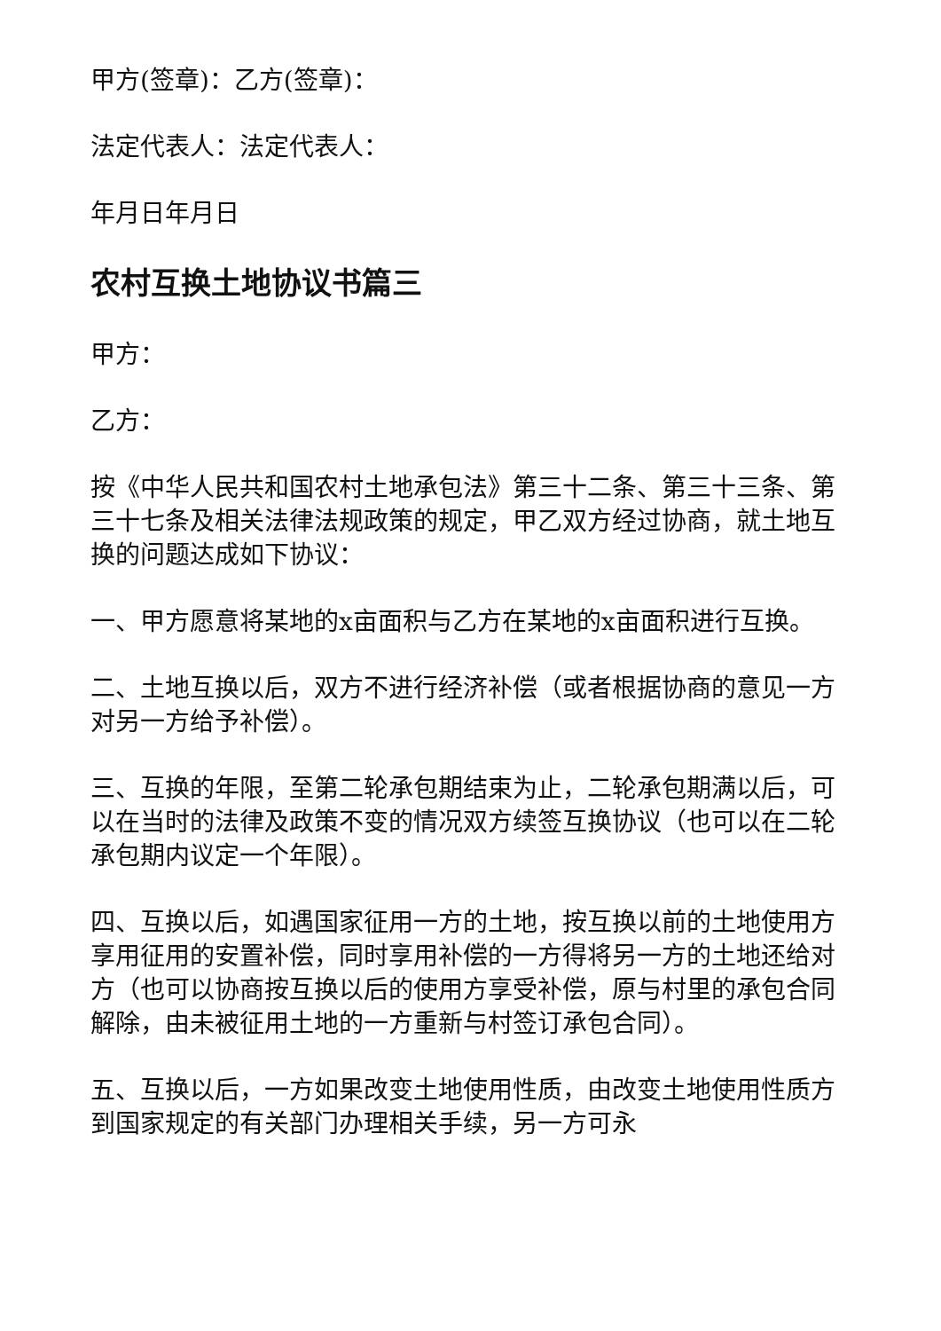甲方(签章)：乙方(签章)：
法定代表人：法定代表人：
年月日年月日
农村互换土地协议书篇三
甲方：
乙方：
按《中华人民共和国农村土地承包法》第三十二条、第三十三条、第三十七条及相关法律法规政策的规定，甲乙双方经过协商，就土地互换的问题达成如下协议：
一、甲方愿意将某地的x亩面积与乙方在某地的x亩面积进行互换。
二、土地互换以后，双方不进行经济补偿（或者根据协商的意见一方对另一方给予补偿）。
三、互换的年限，至第二轮承包期结束为止，二轮承包期满以后，可以在当时的法律及政策不变的情况双方续签互换协议（也可以在二轮承包期内议定一个年限）。
四、互换以后，如遇国家征用一方的土地，按互换以前的土地使用方享用征用的安置补偿，同时享用补偿的一方得将另一方的土地还给对方（也可以协商按互换以后的使用方享受补偿，原与村里的承包合同解除，由未被征用土地的一方重新与村签订承包合同）。
五、互换以后，一方如果改变土地使用性质，由改变土地使用性质方到国家规定的有关部门办理相关手续，另一方可永